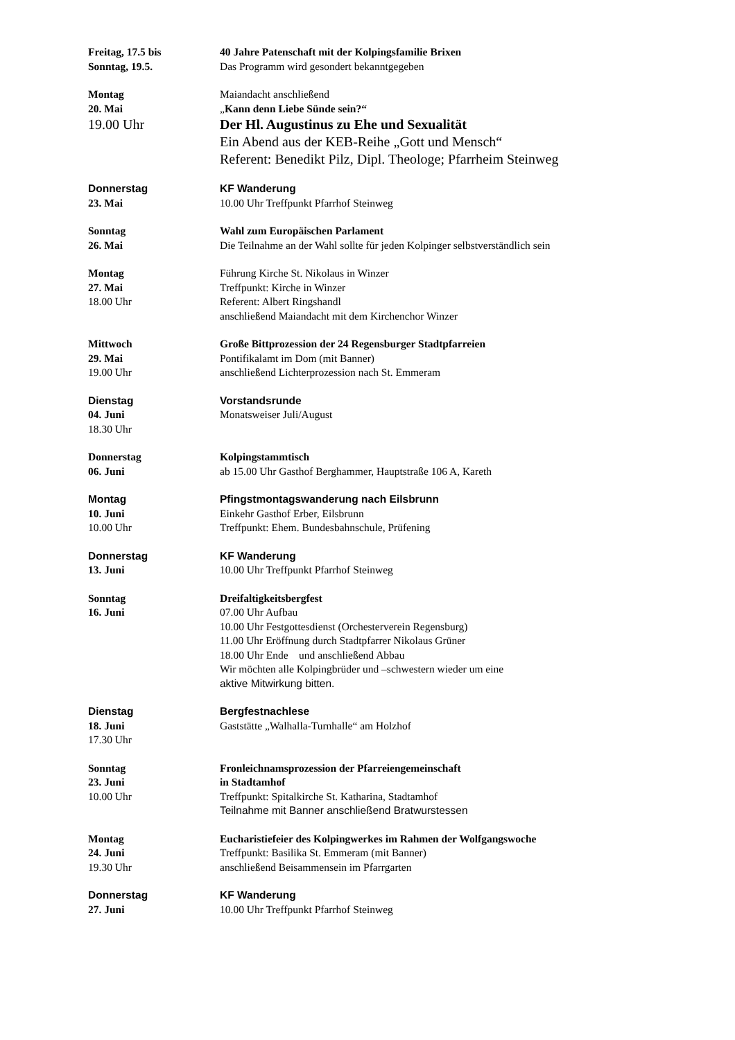Freitag, 17.5 bis
Sonntag, 19.5.
40 Jahre Patenschaft mit der Kolpingsfamilie Brixen
Das Programm wird gesondert bekanntgegeben
Montag
20. Mai
19.00 Uhr
Maiandacht anschließend
„Kann denn Liebe Sünde sein?“
Der Hl. Augustinus zu Ehe und Sexualität
Ein Abend aus der KEB-Reihe „Gott und Mensch“
Referent: Benedikt Pilz, Dipl. Theologe; Pfarrheim Steinweg
Donnerstag
23. Mai
KF Wanderung
10.00 Uhr Treffpunkt Pfarrhof Steinweg
Sonntag
26. Mai
Wahl zum Europäischen Parlament
Die Teilnahme an der Wahl sollte für jeden Kolpinger selbstverständlich sein
Montag
27. Mai
18.00 Uhr
Führung Kirche St. Nikolaus in Winzer
Treffpunkt: Kirche in Winzer
Referent: Albert Ringshandl
anschließend Maiandacht mit dem Kirchenchor Winzer
Mittwoch
29. Mai
19.00 Uhr
Große Bittprozession der 24 Regensburger Stadtpfarreien
Pontifikalamt im Dom (mit Banner)
anschließend Lichterprozession nach St. Emmeram
Dienstag
04. Juni
18.30 Uhr
Vorstandsrunde
Monatsweiser Juli/August
Donnerstag
06. Juni
Kolpingstammtisch
ab 15.00 Uhr Gasthof Berghammer, Hauptstraße 106 A, Kareth
Montag
10. Juni
10.00 Uhr
Pfingstmontagswanderung nach Eilsbrunn
Einkehr Gasthof Erber, Eilsbrunn
Treffpunkt: Ehem. Bundesbahnschule, Prüfening
Donnerstag
13. Juni
KF Wanderung
10.00 Uhr Treffpunkt Pfarrhof Steinweg
Sonntag
16. Juni
Dreifaltigkeitsbergfest
07.00 Uhr Aufbau
10.00 Uhr Festgottesdienst (Orchesterverein Regensburg)
11.00 Uhr Eröffnung durch Stadtpfarrer Nikolaus Grüner
18.00 Uhr Ende und anschließend Abbau
Wir möchten alle Kolpingbrüder und –schwestern wieder um eine
aktive Mitwirkung bitten.
Dienstag
18. Juni
17.30 Uhr
Bergfestnachlese
Gaststätte „Walhalla-Turnhalle“ am Holzhof
Sonntag
23. Juni
10.00 Uhr
Fronleichnamsprozession der Pfarreiengemeinschaft
in Stadtamhof
Treffpunkt: Spitalkirche St. Katharina, Stadtamhof
Teilnahme mit Banner anschließend Bratwurstessen
Montag
24. Juni
19.30 Uhr
Eucharistiefeier des Kolpingwerkes im Rahmen der Wolfgangswoche
Treffpunkt: Basilika St. Emmeram (mit Banner)
anschließend Beisammensein im Pfarrgarten
Donnerstag
27. Juni
KF Wanderung
10.00 Uhr Treffpunkt Pfarrhof Steinweg